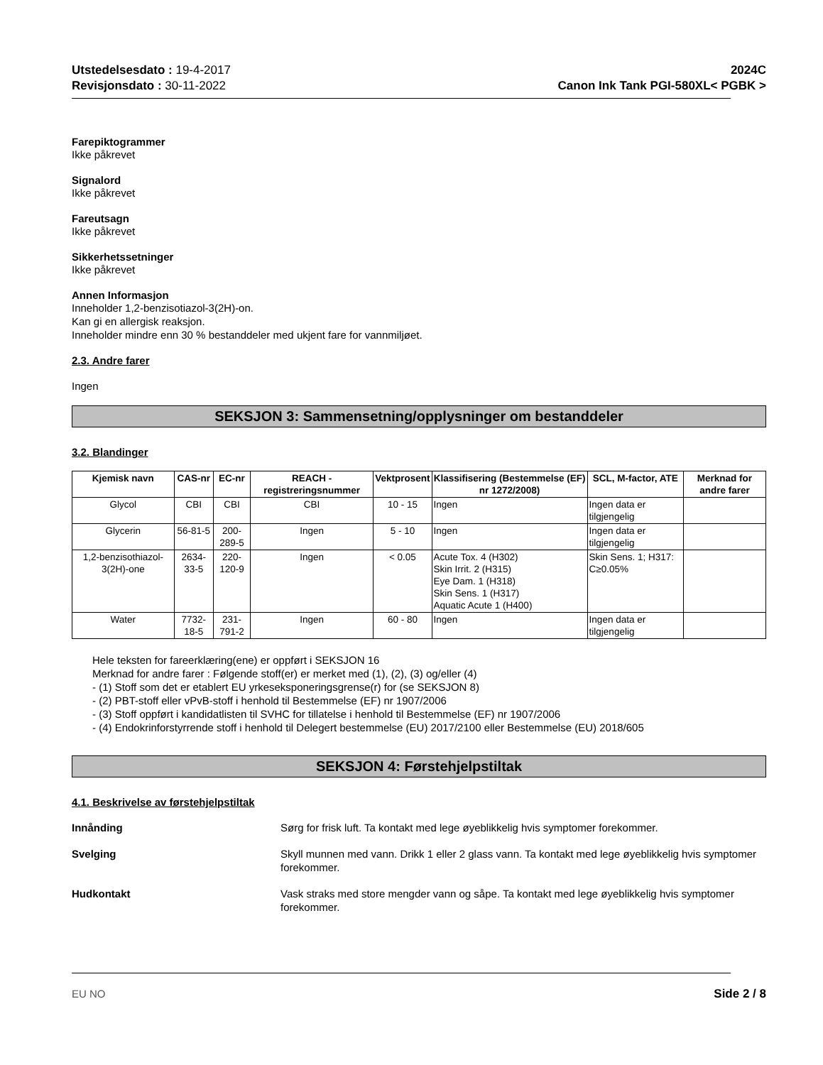Utstedelsesdato : 19-4-2017
Revisjonsdato : 30-11-2022
2024C
Canon Ink Tank PGI-580XL< PGBK >
Farepiktogrammer
Ikke påkrevet
Signalord
Ikke påkrevet
Fareutsagn
Ikke påkrevet
Sikkerhetssetninger
Ikke påkrevet
Annen Informasjon
Inneholder 1,2-benzisotiazol-3(2H)-on.
Kan gi en allergisk reaksjon.
Inneholder mindre enn 30 % bestanddeler med ukjent fare for vannmiljøet.
2.3. Andre farer
Ingen
SEKSJON 3: Sammensetning/opplysninger om bestanddeler
3.2. Blandinger
| Kjemisk navn | CAS-nr | EC-nr | REACH -registreringsnummer | Vektprosent | Klassifisering (Bestemmelse (EF) nr 1272/2008) | SCL, M-factor, ATE | Merknad for andre farer |
| --- | --- | --- | --- | --- | --- | --- | --- |
| Glycol | CBI | CBI | CBI | 10 - 15 | Ingen | Ingen data er tilgjengelig | |
| Glycerin | 56-81-5 | 200-289-5 | Ingen | 5 - 10 | Ingen | Ingen data er tilgjengelig | |
| 1,2-benzisothiazol-3(2H)-one | 2634-33-5 | 220-120-9 | Ingen | < 0.05 | Acute Tox. 4 (H302) Skin Irrit. 2 (H315) Eye Dam. 1 (H318) Skin Sens. 1 (H317) Aquatic Acute 1 (H400) | Skin Sens. 1; H317: C≥0.05% | |
| Water | 7732-18-5 | 231-791-2 | Ingen | 60 - 80 | Ingen | Ingen data er tilgjengelig | |
Hele teksten for fareerklæring(ene) er oppført i SEKSJON 16
Merknad for andre farer : Følgende stoff(er) er merket med (1), (2), (3) og/eller (4)
- (1) Stoff som det er etablert EU yrkeseksponeringsgrense(r) for (se SEKSJON 8)
- (2) PBT-stoff eller vPvB-stoff i henhold til Bestemmelse (EF) nr 1907/2006
- (3) Stoff oppført i kandidatlisten til SVHC for tillatelse i henhold til Bestemmelse (EF) nr 1907/2006
- (4) Endokrinforstyrrende stoff i henhold til Delegert bestemmelse (EU) 2017/2100 eller Bestemmelse (EU) 2018/605
SEKSJON 4: Førstehjelpstiltak
4.1. Beskrivelse av førstehjelpstiltak
Innånding Sørg for frisk luft. Ta kontakt med lege øyeblikkelig hvis symptomer forekommer.
Svelging Skyll munnen med vann. Drikk 1 eller 2 glass vann. Ta kontakt med lege øyeblikkelig hvis symptomer forekommer.
Hudkontakt Vask straks med store mengder vann og såpe. Ta kontakt med lege øyeblikkelig hvis symptomer forekommer.
EU NO Side 2 / 8